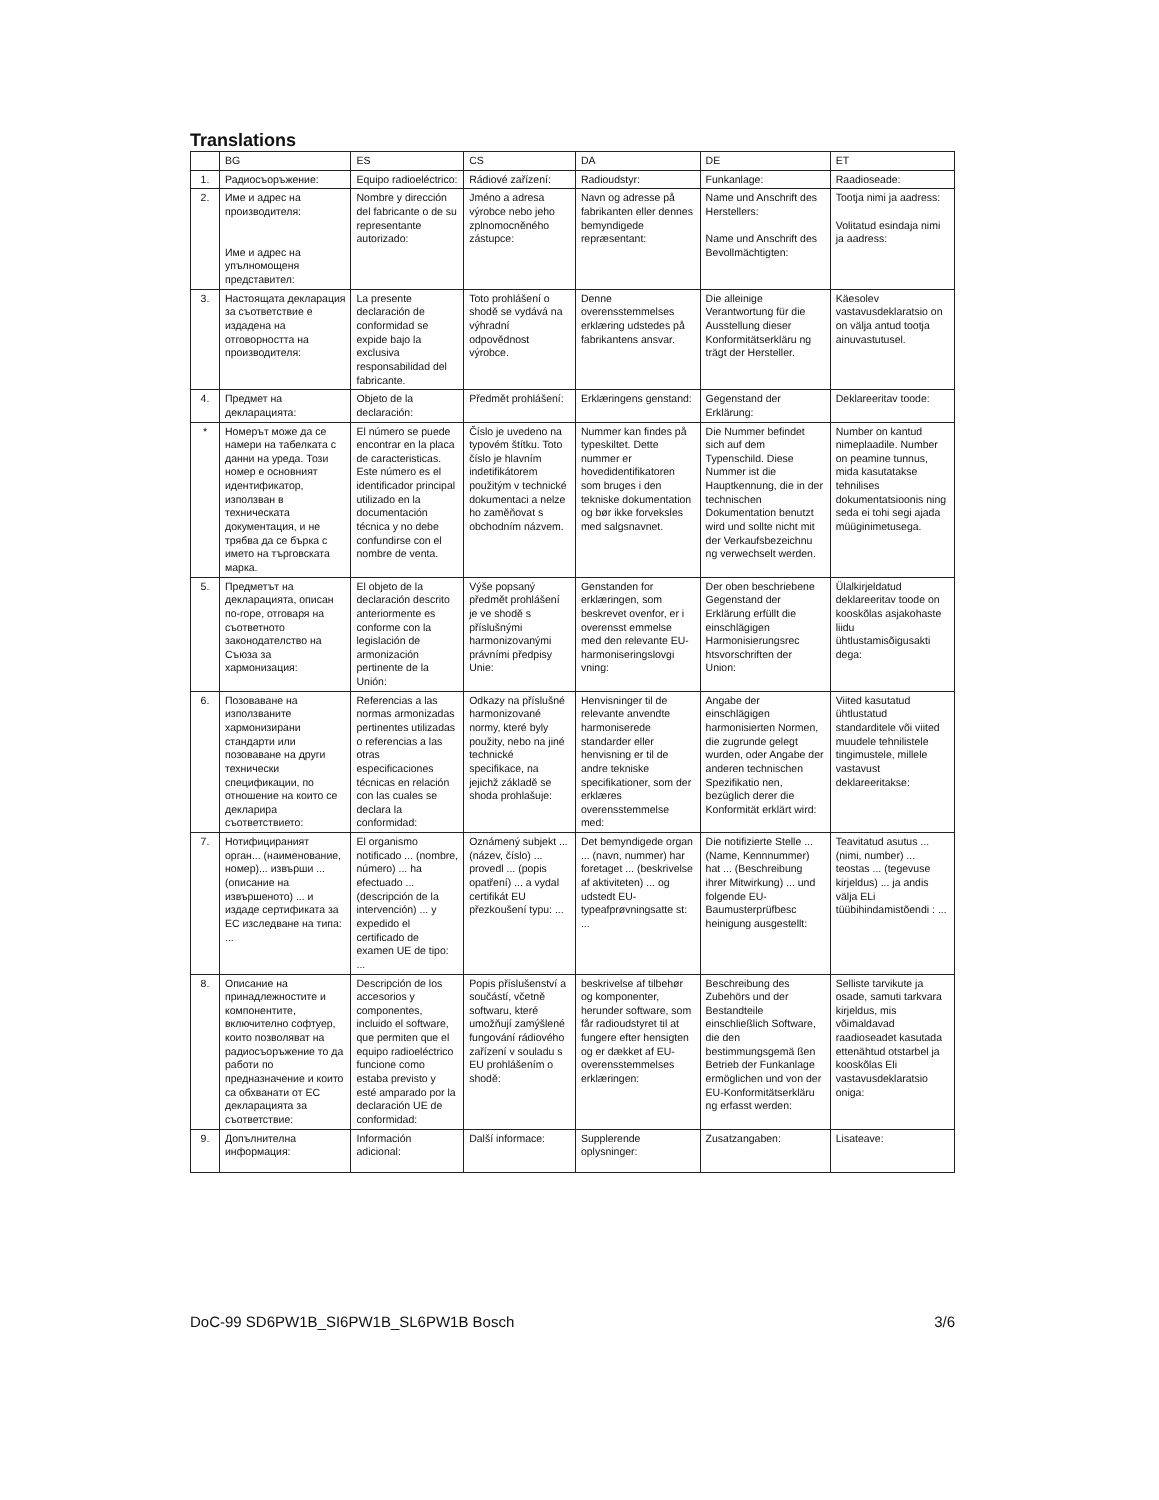Translations
| | BG | ES | CS | DA | DE | ET |
| --- | --- | --- | --- | --- | --- | --- |
| 1. | Радиосъоръжение: | Equipo radioeléctrico: | Rádiové zařízení: | Radioudstyr: | Funkanlage: | Raadioseade: |
| 2. | Име и адрес на производителя: Име и адрес на упълномощеня представител: | Nombre y dirección del fabricante o de su representante autorizado: | Jméno a adresa výrobce nebo jeho zplnomocněného zástupce: | Navn og adresse på fabrikanten eller dennes bemyndigede repræsentant: | Name und Anschrift des Herstellers: Name und Anschrift des Bevollmächtigten: | Tootja nimi ja aadress: Volitatud esindaja nimi ja aadress: |
| 3. | Настоящата декларация за съответствие е издадена на отговорността на производителя: | La presente declaración de conformidad se expide bajo la exclusiva responsabilidad del fabricante. | Toto prohlášení o shodě se vydává na výhradní odpovědnost výrobce. | Denne overensstemmelses erklæring udstedes på fabrikantens ansvar. | Die alleinige Verantwortung für die Ausstellung dieser Konformitätserkläru ng trägt der Hersteller. | Käesolev vastavusdeklaratsio on on välja antud tootja ainuvastutusel. |
| 4. | Предмет на декларацията: | Objeto de la declaración: | Předmět prohlášení: | Erklæringens genstand: | Gegenstand der Erklärung: | Deklareeritav toode: |
| * | Номерът може да се намери на табелката с данни на уреда. Този номер е основният идентификатор, използван в техническата документация, и не трябва да се бърка с името на търговската марка. | El número se puede encontrar en la placa de caracteristicas. Este número es el identificador principal utilizado en la documentación técnica y no debe confundirse con el nombre de venta. | Číslo je uvedeno na typovém štítku. Toto číslo je hlavním indetifikátorem použitým v technické dokumentaci a nelze ho zaměňovat s obchodním názvem. | Nummer kan findes på typeskiltet. Dette nummer er hovedidentifikatoren som bruges i den tekniske dokumentation og bør ikke forveksles med salgsnavnet. | Die Nummer befindet sich auf dem Typenschild. Diese Nummer ist die Hauptkennung, die in der technischen Dokumentation benutzt wird und sollte nicht mit der Verkaufsbezeichnu ng verwechselt werden. | Number on kantud nimeplaadile. Number on peamine tunnus, mida kasutatakse tehnilises dokumentatsioonis ning seda ei tohi segi ajada müüginimetusega. |
| 5. | Предметът на декларацията, описан по-горе, отговаря на съответното законодателство на Съюза за хармонизация: | El objeto de la declaración descrito anteriormente es conforme con la legislación de armonización pertinente de la Unión: | Výše popsaný předmět prohlášení je ve shodě s příslušnými harmonizovanými právními předpisy Unie: | Genstanden for erklæringen, som beskrevet ovenfor, er i overensst emmelse med den relevante EU-harmoniseringslovgi vning: | Der oben beschriebene Gegenstand der Erklärung erfüllt die einschlägigen Harmonisierungsrec htsvorschriften der Union: | Ülalkirjeldatud deklareeritav toode on kooskõlas asjakohaste liidu ühtlustamisõigusakti dega: |
| 6. | Позоваване на използваните хармонизирани стандарти или позоваване на други технически спецификации, по отношение на които се декларира съответствието: | Referencias a las normas armonizadas pertinentes utilizadas o referencias a las otras especificaciones técnicas en relación con las cuales se declara la conformidad: | Odkazy na příslušné harmonizované normy, které byly použity, nebo na jiné technické specifikace, na jejichž základě se shoda prohlašuje: | Henvisninger til de relevante anvendte harmoniserede standarder eller henvisning er til de andre tekniske specifikationer, som der erklæres overensstemmelse med: | Angabe der einschlägigen harmonisierten Normen, die zugrunde gelegt wurden, oder Angabe der anderen technischen Spezifikatio nen, bezüglich derer die Konformität erklärt wird: | Viited kasutatud ühtlustatud standarditele või viited muudele tehnilistele tingimustele, millele vastavust deklareeritakse: |
| 7. | Нотифицираният орган... (наименование, номер)... извърши ... (описание на извършеното) ... и издаде сертификата за ЕС изследване на типа: ... | El organismo notificado ... (nombre, número) ... ha efectuado ... (descripción de la intervención) ... y expedido el certificado de examen UE de tipo: ... | Oznámený subjekt ... (název, číslo) ... provedl ... (popis opatření) ... a vydal certifikát EU přezkoušení typu: ... | Det bemyndigede organ ... (navn, nummer) har foretaget ... (beskrivelse af aktiviteten) ... og udstedt EU-typeafprøvningsatte st: ... | Die notifizierte Stelle ... (Name, Kennnummer) hat ... (Beschreibung ihrer Mitwirkung) ... und folgende EU-Baumusterprüfbesc heinigung ausgestellt: | Teavitatud asutus ... (nimi, number) ... teostas ... (tegevuse kirjeldus) ... ja andis välja ELi tüübihindamistõendi : ... |
| 8. | Описание на принадлежностите и компонентите, включително софтуер, които позволяват на радиосъоръжение то да работи по предназначение и които са обхванати от ЕС декларацията за съответствие: | Descripción de los accesorios y componentes, incluido el software, que permiten que el equipo radioeléctrico funcione como estaba previsto y esté amparado por la declaración UE de conformidad: | Popis příslušenství a součástí, včetně softwaru, které umožňují zamýšlené fungování rádiového zařízení v souladu s EU prohlášením o shodě: | beskrivelse af tilbehør og komponenter, herunder software, som får radioudstyret til at fungere efter hensigten og er dækket af EU-overensstemmelses erklæringen: | Beschreibung des Zubehörs und der Bestandteile einschließlich Software, die den bestimmungsgemä ßen Betrieb der Funkanlage ermöglichen und von der EU-Konformitätserkläru ng erfasst werden: | Selliste tarvikute ja osade, samuti tarkvara kirjeldus, mis võimaldavad raadioseadet kasutada ettenähtud otstarbel ja kooskõlas Eli vastavusdeklaratsio oniga: |
| 9. | Допълнителна информация: | Información adicional: | Další informace: | Supplerende oplysninger: | Zusatzangaben: | Lisateave: |
DoC-99 SD6PW1B_SI6PW1B_SL6PW1B Bosch 3/6